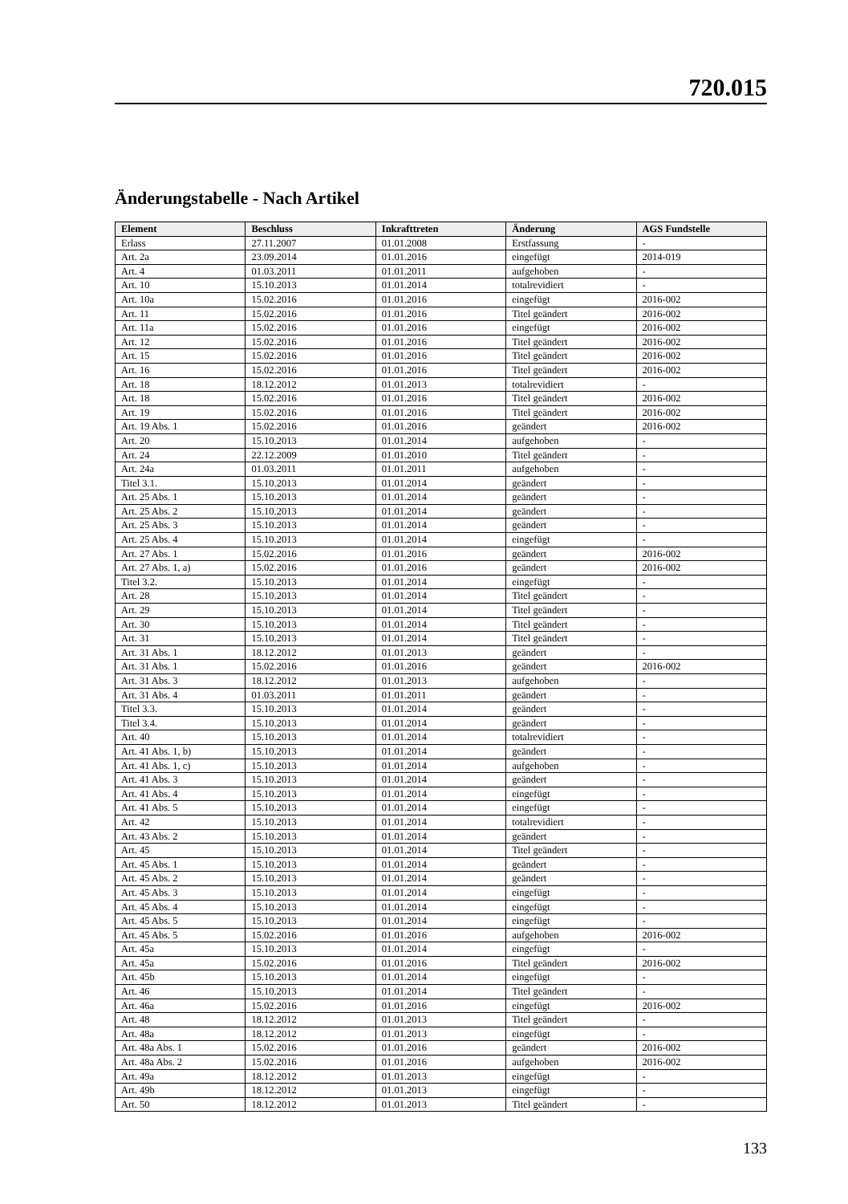720.015
Änderungstabelle - Nach Artikel
| Element | Beschluss | Inkrafttreten | Änderung | AGS Fundstelle |
| --- | --- | --- | --- | --- |
| Erlass | 27.11.2007 | 01.01.2008 | Erstfassung | - |
| Art. 2a | 23.09.2014 | 01.01.2016 | eingefügt | 2014-019 |
| Art. 4 | 01.03.2011 | 01.01.2011 | aufgehoben | - |
| Art. 10 | 15.10.2013 | 01.01.2014 | totalrevidiert | - |
| Art. 10a | 15.02.2016 | 01.01.2016 | eingefügt | 2016-002 |
| Art. 11 | 15.02.2016 | 01.01.2016 | Titel geändert | 2016-002 |
| Art. 11a | 15.02.2016 | 01.01.2016 | eingefügt | 2016-002 |
| Art. 12 | 15.02.2016 | 01.01.2016 | Titel geändert | 2016-002 |
| Art. 15 | 15.02.2016 | 01.01.2016 | Titel geändert | 2016-002 |
| Art. 16 | 15.02.2016 | 01.01.2016 | Titel geändert | 2016-002 |
| Art. 18 | 18.12.2012 | 01.01.2013 | totalrevidiert | - |
| Art. 18 | 15.02.2016 | 01.01.2016 | Titel geändert | 2016-002 |
| Art. 19 | 15.02.2016 | 01.01.2016 | Titel geändert | 2016-002 |
| Art. 19 Abs. 1 | 15.02.2016 | 01.01.2016 | geändert | 2016-002 |
| Art. 20 | 15.10.2013 | 01.01.2014 | aufgehoben | - |
| Art. 24 | 22.12.2009 | 01.01.2010 | Titel geändert | - |
| Art. 24a | 01.03.2011 | 01.01.2011 | aufgehoben | - |
| Titel 3.1. | 15.10.2013 | 01.01.2014 | geändert | - |
| Art. 25 Abs. 1 | 15.10.2013 | 01.01.2014 | geändert | - |
| Art. 25 Abs. 2 | 15.10.2013 | 01.01.2014 | geändert | - |
| Art. 25 Abs. 3 | 15.10.2013 | 01.01.2014 | geändert | - |
| Art. 25 Abs. 4 | 15.10.2013 | 01.01.2014 | eingefügt | - |
| Art. 27 Abs. 1 | 15.02.2016 | 01.01.2016 | geändert | 2016-002 |
| Art. 27 Abs. 1, a) | 15.02.2016 | 01.01.2016 | geändert | 2016-002 |
| Titel 3.2. | 15.10.2013 | 01.01.2014 | eingefügt | - |
| Art. 28 | 15.10.2013 | 01.01.2014 | Titel geändert | - |
| Art. 29 | 15.10.2013 | 01.01.2014 | Titel geändert | - |
| Art. 30 | 15.10.2013 | 01.01.2014 | Titel geändert | - |
| Art. 31 | 15.10.2013 | 01.01.2014 | Titel geändert | - |
| Art. 31 Abs. 1 | 18.12.2012 | 01.01.2013 | geändert | - |
| Art. 31 Abs. 1 | 15.02.2016 | 01.01.2016 | geändert | 2016-002 |
| Art. 31 Abs. 3 | 18.12.2012 | 01.01.2013 | aufgehoben | - |
| Art. 31 Abs. 4 | 01.03.2011 | 01.01.2011 | geändert | - |
| Titel 3.3. | 15.10.2013 | 01.01.2014 | geändert | - |
| Titel 3.4. | 15.10.2013 | 01.01.2014 | geändert | - |
| Art. 40 | 15.10.2013 | 01.01.2014 | totalrevidiert | - |
| Art. 41 Abs. 1, b) | 15.10.2013 | 01.01.2014 | geändert | - |
| Art. 41 Abs. 1, c) | 15.10.2013 | 01.01.2014 | aufgehoben | - |
| Art. 41 Abs. 3 | 15.10.2013 | 01.01.2014 | geändert | - |
| Art. 41 Abs. 4 | 15.10.2013 | 01.01.2014 | eingefügt | - |
| Art. 41 Abs. 5 | 15.10.2013 | 01.01.2014 | eingefügt | - |
| Art. 42 | 15.10.2013 | 01.01.2014 | totalrevidiert | - |
| Art. 43 Abs. 2 | 15.10.2013 | 01.01.2014 | geändert | - |
| Art. 45 | 15.10.2013 | 01.01.2014 | Titel geändert | - |
| Art. 45 Abs. 1 | 15.10.2013 | 01.01.2014 | geändert | - |
| Art. 45 Abs. 2 | 15.10.2013 | 01.01.2014 | geändert | - |
| Art. 45 Abs. 3 | 15.10.2013 | 01.01.2014 | eingefügt | - |
| Art. 45 Abs. 4 | 15.10.2013 | 01.01.2014 | eingefügt | - |
| Art. 45 Abs. 5 | 15.10.2013 | 01.01.2014 | eingefügt | - |
| Art. 45 Abs. 5 | 15.02.2016 | 01.01.2016 | aufgehoben | 2016-002 |
| Art. 45a | 15.10.2013 | 01.01.2014 | eingefügt | - |
| Art. 45a | 15.02.2016 | 01.01.2016 | Titel geändert | 2016-002 |
| Art. 45b | 15.10.2013 | 01.01.2014 | eingefügt | - |
| Art. 46 | 15.10.2013 | 01.01.2014 | Titel geändert | - |
| Art. 46a | 15.02.2016 | 01.01.2016 | eingefügt | 2016-002 |
| Art. 48 | 18.12.2012 | 01.01.2013 | Titel geändert | - |
| Art. 48a | 18.12.2012 | 01.01.2013 | eingefügt | - |
| Art. 48a Abs. 1 | 15.02.2016 | 01.01.2016 | geändert | 2016-002 |
| Art. 48a Abs. 2 | 15.02.2016 | 01.01.2016 | aufgehoben | 2016-002 |
| Art. 49a | 18.12.2012 | 01.01.2013 | eingefügt | - |
| Art. 49b | 18.12.2012 | 01.01.2013 | eingefügt | - |
| Art. 50 | 18.12.2012 | 01.01.2013 | Titel geändert | - |
133